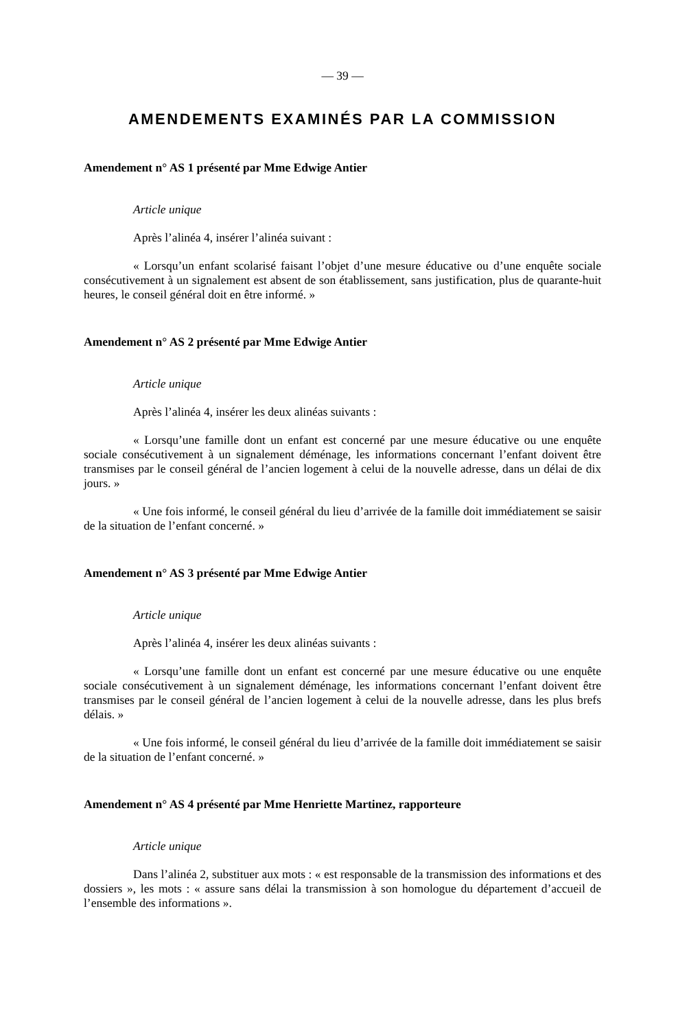— 39 —
AMENDEMENTS EXAMINÉS PAR LA COMMISSION
Amendement n° AS 1 présenté par Mme Edwige Antier
Article unique
Après l’alinéa 4, insérer l’alinéa suivant :
« Lorsqu’un enfant scolarisé faisant l’objet d’une mesure éducative ou d’une enquête sociale consécutivement à un signalement est absent de son établissement, sans justification, plus de quarante-huit heures, le conseil général doit en être informé. »
Amendement n° AS 2 présenté par Mme Edwige Antier
Article unique
Après l’alinéa 4, insérer les deux alinéas suivants :
« Lorsqu’une famille dont un enfant est concerné par une mesure éducative ou une enquête sociale consécutivement à un signalement déménage, les informations concernant l’enfant doivent être transmises par le conseil général de l’ancien logement à celui de la nouvelle adresse, dans un délai de dix jours. »
« Une fois informé, le conseil général du lieu d’arrivée de la famille doit immédiatement se saisir de la situation de l’enfant concerné. »
Amendement n° AS 3 présenté par Mme Edwige Antier
Article unique
Après l’alinéa 4, insérer les deux alinéas suivants :
« Lorsqu’une famille dont un enfant est concerné par une mesure éducative ou une enquête sociale consécutivement à un signalement déménage, les informations concernant l’enfant doivent être transmises par le conseil général de l’ancien logement à celui de la nouvelle adresse, dans les plus brefs délais. »
« Une fois informé, le conseil général du lieu d’arrivée de la famille doit immédiatement se saisir de la situation de l’enfant concerné. »
Amendement n° AS 4 présenté par Mme Henriette Martinez, rapporteure
Article unique
Dans l’alinéa 2, substituer aux mots : « est responsable de la transmission des informations et des dossiers », les mots : « assure sans délai la transmission à son homologue du département d’accueil de l’ensemble des informations ».